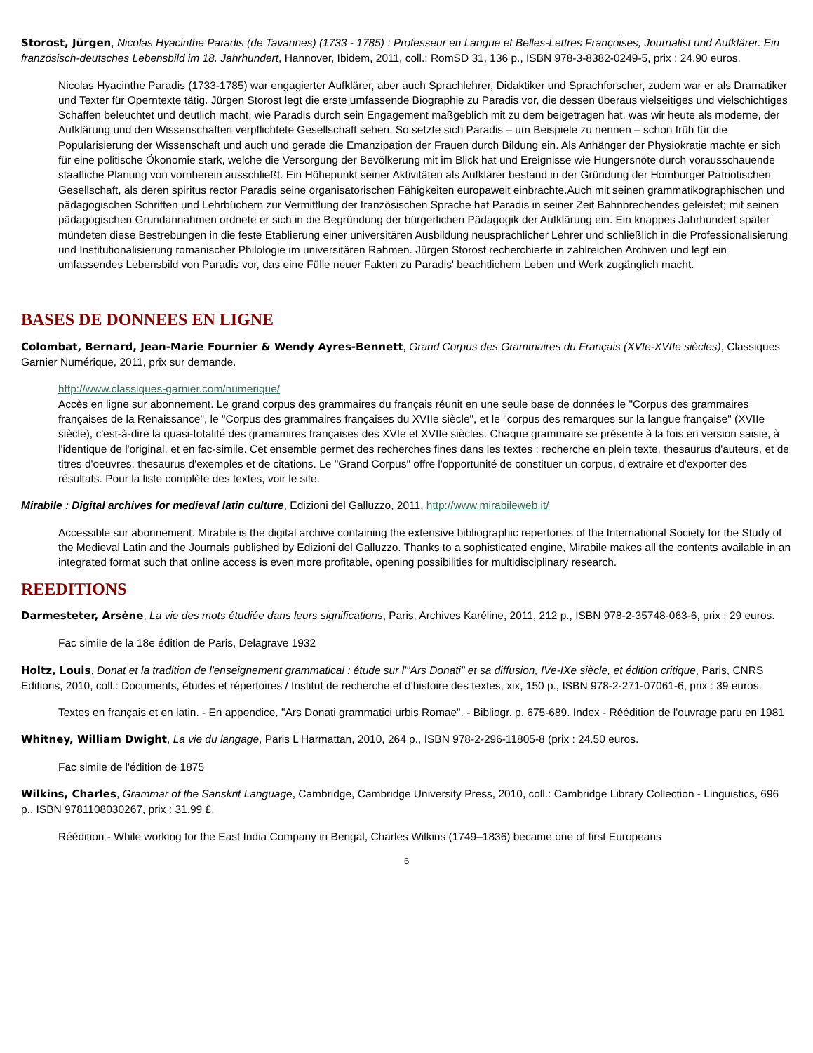Storost, Jürgen, Nicolas Hyacinthe Paradis (de Tavannes) (1733 - 1785) : Professeur en Langue et Belles-Lettres Françoises, Journalist und Aufklärer. Ein französisch-deutsches Lebensbild im 18. Jahrhundert, Hannover, Ibidem, 2011, coll.: RomSD 31, 136 p., ISBN 978-3-8382-0249-5, prix : 24.90 euros.
Nicolas Hyacinthe Paradis (1733-1785) war engagierter Aufklärer, aber auch Sprachlehrer, Didaktiker und Sprachforscher, zudem war er als Dramatiker und Texter für Operntexte tätig. Jürgen Storost legt die erste umfassende Biographie zu Paradis vor, die dessen überaus vielseitiges und vielschichtiges Schaffen beleuchtet und deutlich macht, wie Paradis durch sein Engagement maßgeblich mit zu dem beigetragen hat, was wir heute als moderne, der Aufklärung und den Wissenschaften verpflichtete Gesellschaft sehen. So setzte sich Paradis – um Beispiele zu nennen – schon früh für die Popularisierung der Wissenschaft und auch und gerade die Emanzipation der Frauen durch Bildung ein. Als Anhänger der Physiokratie machte er sich für eine politische Ökonomie stark, welche die Versorgung der Bevölkerung mit im Blick hat und Ereignisse wie Hungersnöte durch vorausschauende staatliche Planung von vornherein ausschließt. Ein Höhepunkt seiner Aktivitäten als Aufklärer bestand in der Gründung der Homburger Patriotischen Gesellschaft, als deren spiritus rector Paradis seine organisatorischen Fähigkeiten europaweit einbrachte.Auch mit seinen grammatikographischen und pädagogischen Schriften und Lehrbüchern zur Vermittlung der französischen Sprache hat Paradis in seiner Zeit Bahnbrechendes geleistet; mit seinen pädagogischen Grundannahmen ordnete er sich in die Begründung der bürgerlichen Pädagogik der Aufklärung ein. Ein knappes Jahrhundert später mündeten diese Bestrebungen in die feste Etablierung einer universitären Ausbildung neusprachlicher Lehrer und schließlich in die Professionalisierung und Institutionalisierung romanischer Philologie im universitären Rahmen. Jürgen Storost recherchierte in zahlreichen Archiven und legt ein umfassendes Lebensbild von Paradis vor, das eine Fülle neuer Fakten zu Paradis' beachtlichem Leben und Werk zugänglich macht.
BASES DE DONNEES EN LIGNE
Colombat, Bernard, Jean-Marie Fournier & Wendy Ayres-Bennett, Grand Corpus des Grammaires du Français (XVIe-XVIIe siècles), Classiques Garnier Numérique, 2011, prix sur demande.
http://www.classiques-garnier.com/numerique/
Accès en ligne sur abonnement. Le grand corpus des grammaires du français réunit en une seule base de données le "Corpus des grammaires françaises de la Renaissance", le "Corpus des grammaires françaises du XVIIe siècle", et le "corpus des remarques sur la langue française" (XVIIe siècle), c'est-à-dire la quasi-totalité des gramamires françaises des XVIe et XVIIe siècles. Chaque grammaire se présente à la fois en version saisie, à l'identique de l'original, et en fac-simile. Cet ensemble permet des recherches fines dans les textes : recherche en plein texte, thesaurus d'auteurs, et de titres d'oeuvres, thesaurus d'exemples et de citations. Le "Grand Corpus" offre l'opportunité de constituer un corpus, d'extraire et d'exporter des résultats. Pour la liste complète des textes, voir le site.
Mirabile : Digital archives for medieval latin culture, Edizioni del Galluzzo, 2011, http://www.mirabileweb.it/
Accessible sur abonnement. Mirabile is the digital archive containing the extensive bibliographic repertories of the International Society for the Study of the Medieval Latin and the Journals published by Edizioni del Galluzzo. Thanks to a sophisticated engine, Mirabile makes all the contents available in an integrated format such that online access is even more profitable, opening possibilities for multidisciplinary research.
REEDITIONS
Darmesteter, Arsène, La vie des mots étudiée dans leurs significations, Paris, Archives Karéline, 2011, 212 p., ISBN 978-2-35748-063-6, prix : 29 euros.
Fac simile de la 18e édition de Paris, Delagrave 1932
Holtz, Louis, Donat et la tradition de l'enseignement grammatical : étude sur l'"Ars Donati" et sa diffusion, IVe-IXe siècle, et édition critique, Paris, CNRS Editions, 2010, coll.: Documents, études et répertoires / Institut de recherche et d'histoire des textes, xix, 150 p., ISBN 978-2-271-07061-6, prix : 39 euros.
Textes en français et en latin. - En appendice, "Ars Donati grammatici urbis Romae". - Bibliogr. p. 675-689. Index - Réédition de l'ouvrage paru en 1981
Whitney, William Dwight, La vie du langage, Paris L'Harmattan, 2010, 264 p., ISBN 978-2-296-11805-8 (prix : 24.50 euros.
Fac simile de l'édition de 1875
Wilkins, Charles, Grammar of the Sanskrit Language, Cambridge, Cambridge University Press, 2010, coll.: Cambridge Library Collection - Linguistics, 696 p., ISBN 9781108030267, prix : 31.99 £.
Réédition - While working for the East India Company in Bengal, Charles Wilkins (1749–1836) became one of first Europeans
6